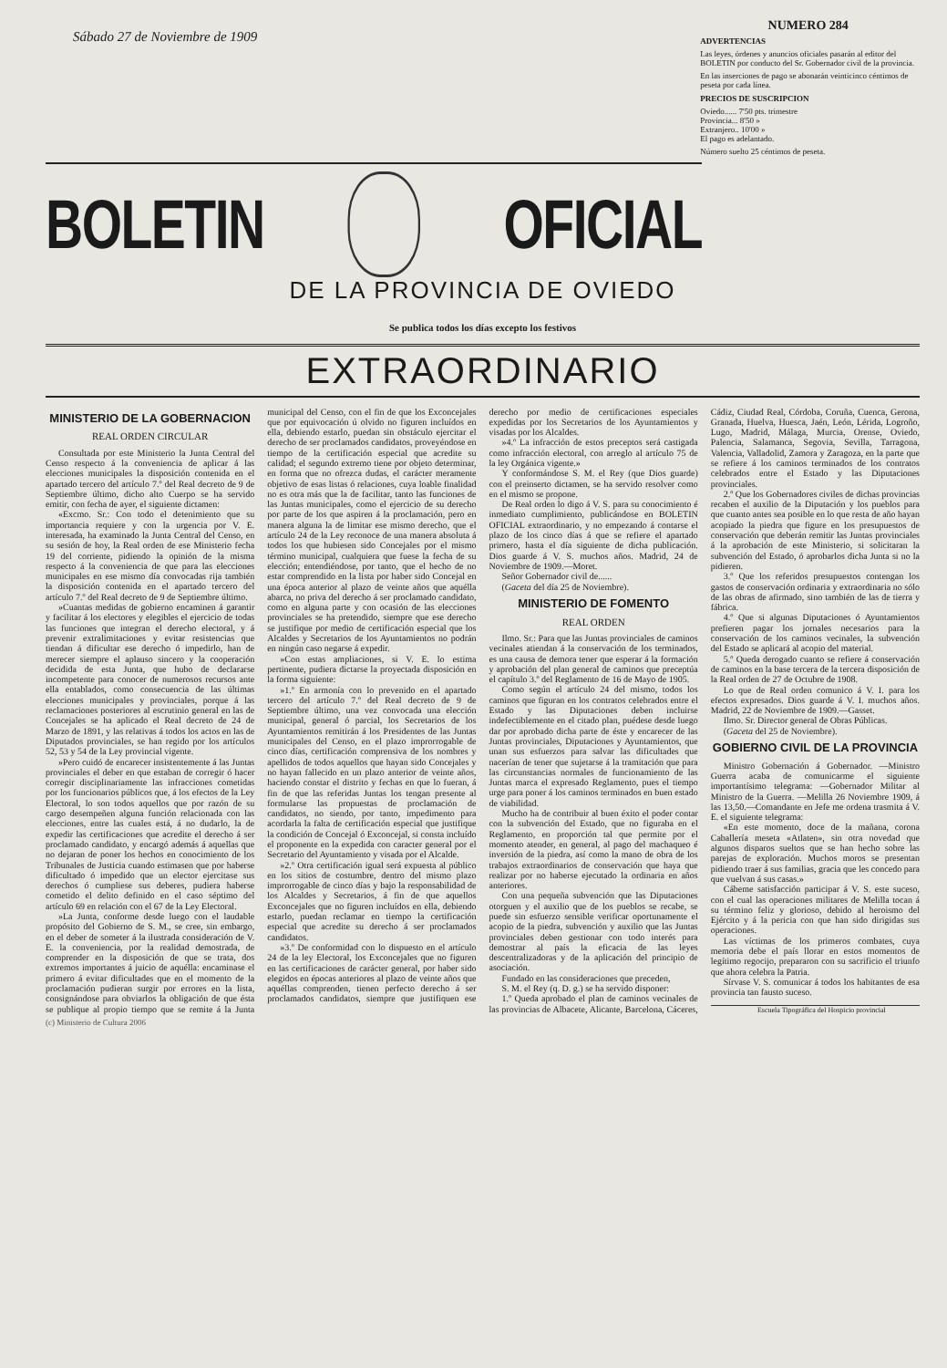Sábado 27 de Noviembre de 1909
NUMERO 284
ADVERTENCIAS
Las leyes, órdenes y anuncios oficiales pasarán al editor del BOLETIN por conducto del Sr. Gobernador civil de la provincia.
En las inserciones de pago se abonarán veinticinco céntimos de peseta por cada línea.
PRECIOS DE SUSCRIPCION
Oviedo...... 7'50 pts. trimestre
Provincia... 8'50 »
Extranjero.. 10'00 »
El pago es adelantado.
Número suelto 25 céntimos de peseta.
BOLETIN OFICIAL
DE LA PROVINCIA DE OVIEDO
Se publica todos los días excepto los festivos
EXTRAORDINARIO
MINISTERIO DE LA GOBERNACION
REAL ORDEN CIRCULAR
Consultada por este Ministerio la Junta Central del Censo respecto á la conveniencia de aplicar á las elecciones municipales la disposición contenida en el apartado tercero del artículo 7.º del Real decreto de 9 de Septiembre último, dicho alto Cuerpo se ha servido emitir, con fecha de ayer, el siguiente dictamen:
«Excmo. Sr.: Con todo el detenimiento que su importancia requiere y con la urgencia por V. E. interesada, ha examinado la Junta Central del Censo, en su sesión de hoy, la Real orden de ese Ministerio fecha 19 del corriente, pidiendo la opinión de la misma respecto á la conveniencia de que para las elecciones municipales en ese mismo día convocadas rija también la disposición contenida en el apartado tercero del artículo 7.º del Real decreto de 9 de Septiembre último.
»Cuantas medidas de gobierno encaminen á garantir y facilitar á los electores y elegibles el ejercicio de todas las funciones que integran el derecho electoral, y á prevenir extralimitaciones y evitar resistencias que tiendan á dificultar ese derecho ó impedirlo, han de merecer siempre el aplauso sincero y la cooperación decidida de esta Junta, que hubo de declararse incompetente para conocer de numerosos recursos ante ella entablados, como consecuencia de las últimas elecciones municipales y provinciales, porque á las reclamaciones posteriores al escrutinio general en las de Concejales se ha aplicado el Real decreto de 24 de Marzo de 1891, y las relativas á todos los actos en las de Diputados provinciales, se han regido por los artículos 52, 53 y 54 de la Ley provincial vigente.
»Pero cuidó de encarecer insistentemente á las Juntas provinciales el deber en que estaban de corregir ó hacer corregir disciplinariamente las infracciones cometidas por los funcionarios públicos que, á los efectos de la Ley Electoral, lo son todos aquellos que por razón de su cargo desempeñen alguna función relacionada con las elecciones, entre las cuales está, á no dudarlo, la de expedir las certificaciones que acredite el derecho á ser proclamado candidato, y encargó además á aquellas que no dejaran de poner los hechos en conocimiento de los Tribunales de Justicia cuando estimasen que por haberse dificultado ó impedido que un elector ejercitase sus derechos ó cumpliese sus deberes, pudiera haberse cometido el delito definido en el caso séptimo del artículo 69 en relación con el 67 de la Ley Electoral.
»La Junta, conforme desde luego con el laudable propósito del Gobierno de S. M., se cree, sin embargo, en el deber de someter á la ilustrada consideración de V. E. la conveniencia, por la realidad demostrada, de comprender en la disposición de que se trata, dos extremos importantes á juicio de aquélla: encaminase el primero á evitar dificultades que en el momento de la proclamación pudieran surgir por errores en la lista, consignándose para obviarlos la obligación de que ésta se publique al propio tiempo que se remite á la Junta municipal del Censo, con el fin de que los Exconcejales que por equivocación ú olvido no figuren incluídos en ella, debiendo estarlo, puedan sin obstáculo ejercitar el derecho de ser proclamados candidatos, proveyéndose en tiempo de la certificación especial que acredite su calidad; el segundo extremo tiene por objeto determinar, en forma que no ofrezca dudas, el carácter meramente objetivo de esas listas ó relaciones, cuya loable finalidad no es otra más que la de facilitar, tanto las funciones de las Juntas municipales, como el ejercicio de su derecho por parte de los que aspiren á la proclamación, pero en manera alguna la de limitar ese mismo derecho, que el artículo 24 de la Ley reconoce de una manera absoluta á todos los que hubiesen sido Concejales por el mismo término municipal, cualquiera que fuese la fecha de su elección; entendiéndose, por tanto, que el hecho de no estar comprendido en la lista por haber sido Concejal en una época anterior al plazo de veinte años que aquélla abarca, no priva del derecho á ser proclamado candidato, como en alguna parte y con ocasión de las elecciones provinciales se ha pretendido, siempre que ese derecho se justifique por medio de certificación especial que los Alcaldes y Secretarios de los Ayuntamientos no podrán en ningún caso negarse á expedir.
»Con estas ampliaciones, si V. E. lo estima pertinente, pudiera dictarse la proyectada disposición en la forma siguiente:
»1.º En armonía con lo prevenido en el apartado tercero del artículo 7.º del Real decreto de 9 de Septiembre último, una vez convocada una elección municipal, general ó parcial, los Secretarios de los Ayuntamientos remitirán á los Presidentes de las Juntas municipales del Censo, en el plazo improrrogable de cinco días, certificación comprensiva de los nombres y apellidos de todos aquellos que hayan sido Concejales y no hayan fallecido en un plazo anterior de veinte años, haciendo constar el distrito y fechas en que lo fueran, á fin de que las referidas Juntas los tengan presente al formularse las propuestas de proclamación de candidatos, no siendo, por tanto, impedimento para acordarla la falta de certificación especial que justifique la condición de Concejal ó Exconcejal, si consta incluído el proponente en la expedida con caracter general por el Secretario del Ayuntamiento y visada por el Alcalde.
»2.º Otra certificación igual será expuesta al público en los sitios de costumbre, dentro del mismo plazo improrrogable de cinco días y bajo la responsabilidad de los Alcaldes y Secretarios, á fin de que aquellos Exconcejales que no figuren incluídos en ella, debiendo estarlo, puedan reclamar en tiempo la certificación especial que acredite su derecho á ser proclamados candidatos.
»3.º De conformidad con lo dispuesto en el artículo 24 de la ley Electoral, los Exconcejales que no figuren en las certificaciones de carácter general, por haber sido elegidos en épocas anteriores al plazo de veinte años que aquéllas comprenden, tienen perfecto derecho á ser proclamados candidatos, siempre que justifiquen ese derecho por medio de certificaciones especiales expedidas por los Secretarios de los Ayuntamientos y visadas por los Alcaldes.
»4.º La infracción de estos preceptos será castigada como infracción electoral, con arreglo al artículo 75 de la ley Orgánica vigente.»
Y conformándose S. M. el Rey (que Dios guarde) con el preinserto dictamen, se ha servido resolver como en el mismo se propone.
De Real orden lo digo á V. S. para su conocimiento é inmediato cumplimiento, publicándose en BOLETIN OFICIAL extraordinario, y no empezando á contarse el plazo de los cinco días á que se refiere el apartado primero, hasta el día siguiente de dicha publicación. Dios guarde á V. S. muchos años. Madrid, 24 de Noviembre de 1909.—Moret.
Señor Gobernador civil de......
(Gaceta del día 25 de Noviembre).
MINISTERIO DE FOMENTO
REAL ORDEN
Ilmo. Sr.: Para que las Juntas provinciales de caminos vecinales atiendan á la conservación de los terminados, es una causa de demora tener que esperar á la formación y aprobación del plan general de caminos que preceptúa el capítulo 3.º del Reglamento de 16 de Mayo de 1905.
Como según el artículo 24 del mismo, todos los caminos que figuran en los contratos celebrados entre el Estado y las Diputaciones deben incluirse indefectiblemente en el citado plan, puédese desde luego dar por aprobado dicha parte de éste y encarecer de las Juntas provinciales, Diputaciones y Ayuntamientos, que unan sus esfuerzos para salvar las dificultades que nacerían de tener que sujetarse á la tramitación que para las circunstancias normales de funcionamiento de las Juntas marca el expresado Reglamento, pues el tiempo urge para poner á los caminos terminados en buen estado de viabilidad.
Mucho ha de contribuir al buen éxito el poder contar con la subvención del Estado, que no figuraba en el Reglamento, en proporción tal que permite por el momento atender, en general, al pago del machaqueo é inversión de la piedra, así como la mano de obra de los trabajos extraordinarios de conservación que haya que realizar por no haberse ejecutado la ordinaria en años anteriores.
Con una pequeña subvención que las Diputaciones otorguen y el auxilio que de los pueblos se recabe, se puede sin esfuerzo sensible verificar oportunamente el acopio de la piedra, subvención y auxilio que las Juntas provinciales deben gestionar con todo interés para demostrar al país la eficacia de las leyes descentralizadoras y de la aplicación del principio de asociación.
Fundado en las consideraciones que preceden,
S. M. el Rey (q. D. g.) se ha servido disponer:
1.º Queda aprobado el plan de caminos vecinales de las provincias de Albacete, Alicante, Barcelona, Cáceres, Cádiz, Ciudad Real, Córdoba, Coruña, Cuenca, Gerona, Granada, Huelva, Huesca, Jaén, León, Lérida, Logroño, Lugo, Madrid, Málaga, Murcia, Orense, Oviedo, Palencia, Salamanca, Segovia, Sevilla, Tarragona, Valencia, Valladolid, Zamora y Zaragoza, en la parte que se refiere á los caminos terminados de los contratos celebrados entre el Estado y las Diputaciones provinciales.
2.º Que los Gobernadores civiles de dichas provincias recaben el auxilio de la Diputación y los pueblos para que cuanto antes sea posible en lo que resta de año hayan acopiado la piedra que figure en los presupuestos de conservación que deberán remitir las Juntas provinciales á la aprobación de este Ministerio, si solicitaran la subvención del Estado, ó aprobarlos dicha Junta si no la pidieren.
3.º Que los referidos presupuestos contengan los gastos de conservación ordinaria y extraordinaria no sólo de las obras de afirmado, sino también de las de tierra y fábrica.
4.º Que si algunas Diputaciones ó Ayuntamientos prefieren pagar los jornales necesarios para la conservación de los caminos vecinales, la subvención del Estado se aplicará al acopio del material.
5.º Queda derogado cuanto se refiere á conservación de caminos en la base tercera de la tercera disposición de la Real orden de 27 de Octubre de 1908.
Lo que de Real orden comunico á V. I. para los efectos expresados. Dios guarde á V. I. muchos años. Madrid, 22 de Noviembre de 1909.—Gasset.
Ilmo. Sr. Director general de Obras Públicas.
(Gaceta del 25 de Noviembre).
GOBIERNO CIVIL DE LA PROVINCIA
Ministro Gobernación á Gobernador. —Ministro Guerra acaba de comunicarme el siguiente importantísimo telegrama: —Gobernador Militar al Ministro de la Guerra. —Melilla 26 Noviembre 1909, á las 13,50.—Comandante en Jefe me ordena trasmita á V. E. el siguiente telegrama:
«En este momento, doce de la mañana, corona Caballería meseta «Atlaten», sin otra novedad que algunos disparos sueltos que se han hecho sobre las parejas de exploración. Muchos moros se presentan pidiendo traer á sus familias, gracia que les concedo para que vuelvan á sus casas.»
Cábeme satisfacción participar á V. S. este suceso, con el cual las operaciones militares de Melilla tocan á su término feliz y glorioso, debido al heroismo del Ejército y á la pericia con que han sido dirigidas sus operaciones.
Las víctimas de los primeros combates, cuya memoria debe el país llorar en estos momentos de legítimo regocijo, prepararon con su sacrificio el triunfo que ahora celebra la Patria.
Sírvase V. S. comunicar á todos los habitantes de esa provincia tan fausto suceso.
Escuela Tipográfica del Hospicio provincial
(c) Ministerio de Cultura 2006